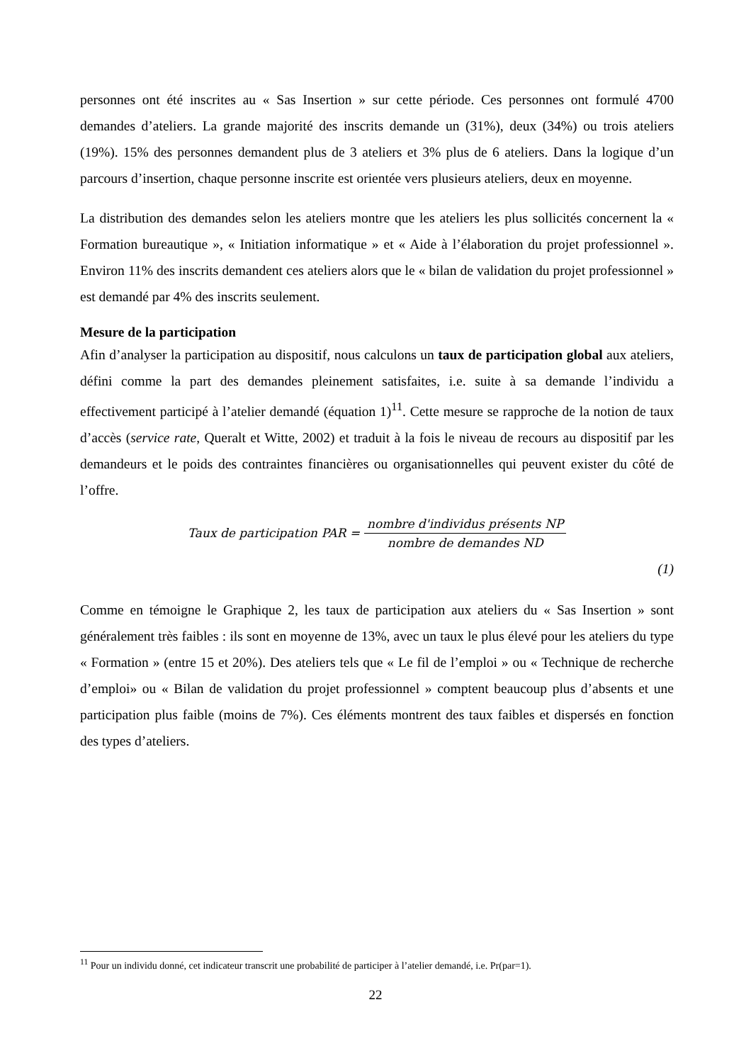personnes ont été inscrites au « Sas Insertion » sur cette période. Ces personnes ont formulé 4700 demandes d’ateliers. La grande majorité des inscrits demande un (31%), deux (34%) ou trois ateliers (19%). 15% des personnes demandent plus de 3 ateliers et 3% plus de 6 ateliers. Dans la logique d’un parcours d’insertion, chaque personne inscrite est orientée vers plusieurs ateliers, deux en moyenne.
La distribution des demandes selon les ateliers montre que les ateliers les plus sollicités concernent la « Formation bureautique », « Initiation informatique » et « Aide à l’élaboration du projet professionnel ». Environ 11% des inscrits demandent ces ateliers alors que le « bilan de validation du projet professionnel » est demandé par 4% des inscrits seulement.
Mesure de la participation
Afin d’analyser la participation au dispositif, nous calculons un taux de participation global aux ateliers, défini comme la part des demandes pleinement satisfaites, i.e. suite à sa demande l’individu a effectivement participé à l’atelier demandé (équation 1)<sup>11</sup>. Cette mesure se rapproche de la notion de taux d’accès (service rate, Queralt et Witte, 2002) et traduit à la fois le niveau de recours au dispositif par les demandeurs et le poids des contraintes financières ou organisationnelles qui peuvent exister du côté de l’offre.
Taux de participation PAR = nombre d'individus présents NP nombre de demandes ND
(1)
Comme en témoigne le Graphique 2, les taux de participation aux ateliers du « Sas Insertion » sont généralement très faibles : ils sont en moyenne de 13%, avec un taux le plus élevé pour les ateliers du type « Formation » (entre 15 et 20%). Des ateliers tels que « Le fil de l’emploi » ou « Technique de recherche d’emploi» ou « Bilan de validation du projet professionnel » comptent beaucoup plus d’absents et une participation plus faible (moins de 7%). Ces éléments montrent des taux faibles et dispersés en fonction des types d’ateliers.
<sup>11</sup> Pour un individu donné, cet indicateur transcrit une probabilité de participer à l’atelier demandé, i.e. Pr(par=1).
22